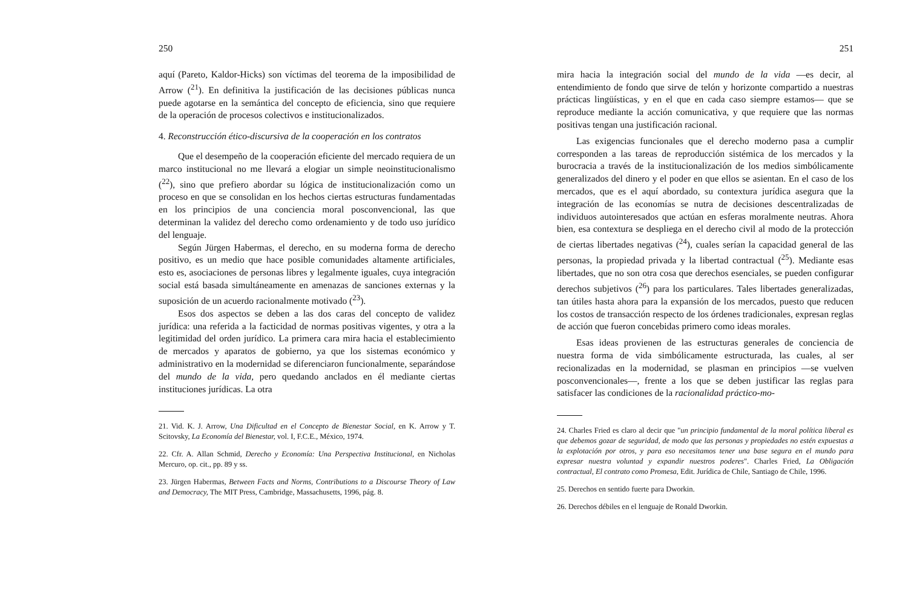250
aquí (Pareto, Kaldor-Hicks) son víctimas del teorema de la imposibilidad de Arrow (<sup>21</sup>). En definitiva la justificación de las decisiones públicas nunca puede agotarse en la semántica del concepto de eficiencia, sino que requiere de la operación de procesos colectivos e institucionalizados.
4. Reconstrucción ético-discursiva de la cooperación en los contratos
Que el desempeño de la cooperación eficiente del mercado requiera de un marco institucional no me llevará a elogiar un simple neoinstitucionalismo (<sup>22</sup>), sino que prefiero abordar su lógica de institucionalización como un proceso en que se consolidan en los hechos ciertas estructuras fundamentadas en los principios de una conciencia moral posconvencional, las que determinan la validez del derecho como ordenamiento y de todo uso jurídico del lenguaje.
Según Jürgen Habermas, el derecho, en su moderna forma de derecho positivo, es un medio que hace posible comunidades altamente artificiales, esto es, asociaciones de personas libres y legalmente iguales, cuya integración social está basada simultáneamente en amenazas de sanciones externas y la suposición de un acuerdo racionalmente motivado (<sup>23</sup>).
Esos dos aspectos se deben a las dos caras del concepto de validez jurídica: una referida a la facticidad de normas positivas vigentes, y otra a la legitimidad del orden jurídico. La primera cara mira hacia el establecimiento de mercados y aparatos de gobierno, ya que los sistemas económico y administrativo en la modernidad se diferenciaron funcionalmente, separándose del mundo de la vida, pero quedando anclados en él mediante ciertas instituciones jurídicas. La otra
21. Vid. K. J. Arrow, Una Dificultad en el Concepto de Bienestar Social, en K. Arrow y T. Scitovsky, La Economía del Bienestar, vol. I, F.C.E., México, 1974.
22. Cfr. A. Allan Schmid, Derecho y Economía: Una Perspectiva Institucional, en Nicholas Mercuro, op. cit., pp. 89 y ss.
23. Jürgen Habermas, Between Facts and Norms, Contributions to a Discourse Theory of Law and Democracy, The MIT Press, Cambridge, Massachusetts, 1996, pág. 8.
251
mira hacia la integración social del mundo de la vida —es decir, al entendimiento de fondo que sirve de telón y horizonte compartido a nuestras prácticas lingüísticas, y en el que en cada caso siempre estamos— que se reproduce mediante la acción comunicativa, y que requiere que las normas positivas tengan una justificación racional.
Las exigencias funcionales que el derecho moderno pasa a cumplir corresponden a las tareas de reproducción sistémica de los mercados y la burocracia a través de la institucionalización de los medios simbólicamente generalizados del dinero y el poder en que ellos se asientan. En el caso de los mercados, que es el aquí abordado, su contextura jurídica asegura que la integración de las economías se nutra de decisiones descentralizadas de individuos autointeresados que actúan en esferas moralmente neutras. Ahora bien, esa contextura se despliega en el derecho civil al modo de la protección de ciertas libertades negativas (<sup>24</sup>), cuales serían la capacidad general de las personas, la propiedad privada y la libertad contractual (<sup>25</sup>). Mediante esas libertades, que no son otra cosa que derechos esenciales, se pueden configurar derechos subjetivos (<sup>26</sup>) para los particulares. Tales libertades generalizadas, tan útiles hasta ahora para la expansión de los mercados, puesto que reducen los costos de transacción respecto de los órdenes tradicionales, expresan reglas de acción que fueron concebidas primero como ideas morales.
Esas ideas provienen de las estructuras generales de conciencia de nuestra forma de vida simbólicamente estructurada, las cuales, al ser recionalizadas en la modernidad, se plasman en principios —se vuelven posconvencionales—, frente a los que se deben justificar las reglas para satisfacer las condiciones de la racionalidad práctico-mo-
24. Charles Fried es claro al decir que "un principio fundamental de la moral política liberal es que debemos gozar de seguridad, de modo que las personas y propiedades no estén expuestas a la explotación por otros, y para eso necesitamos tener una base segura en el mundo para expresar nuestra voluntad y expandir nuestros poderes". Charles Fried, La Obligación contractual, El contrato como Promesa, Edit. Jurídica de Chile, Santiago de Chile, 1996.
25. Derechos en sentido fuerte para Dworkin.
26. Derechos débiles en el lenguaje de Ronald Dworkin.